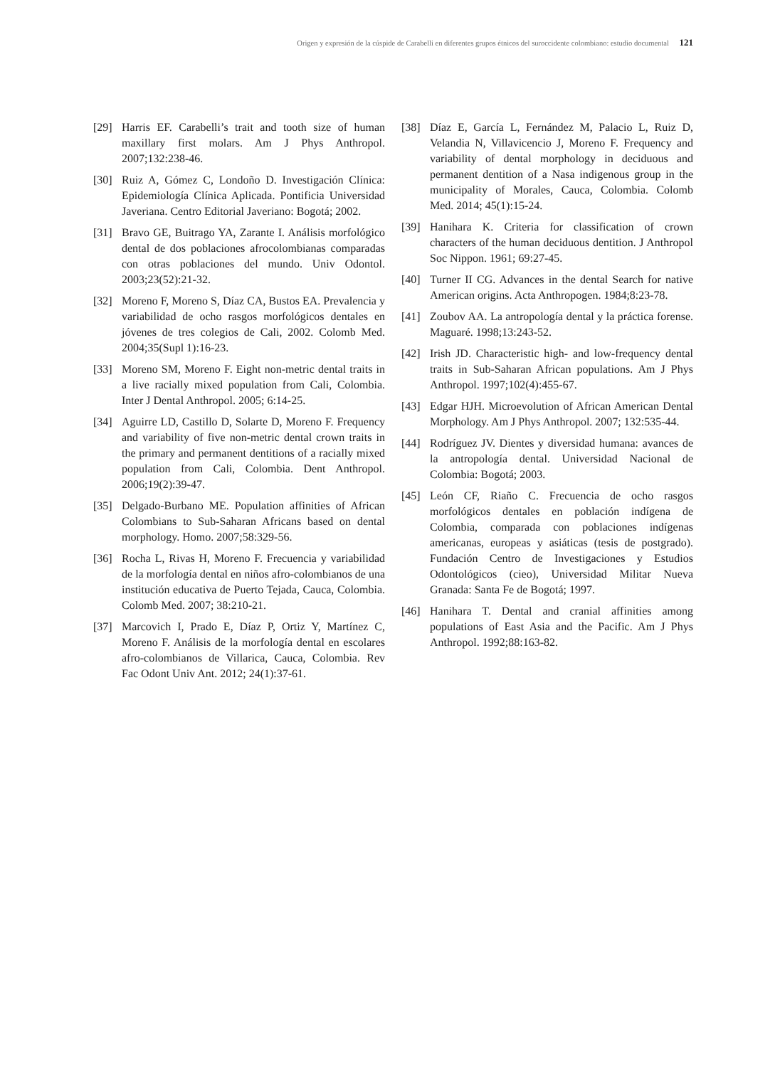Origen y expresión de la cúspide de Carabelli en diferentes grupos étnicos del suroccidente colombiano: estudio documental 121
[29] Harris EF. Carabelli’s trait and tooth size of human maxillary first molars. Am J Phys Anthropol. 2007;132:238-46.
[30] Ruiz A, Gómez C, Londoño D. Investigación Clínica: Epidemiología Clínica Aplicada. Pontificia Universidad Javeriana. Centro Editorial Javeriano: Bogotá; 2002.
[31] Bravo GE, Buitrago YA, Zarante I. Análisis morfológico dental de dos poblaciones afrocolombianas comparadas con otras poblaciones del mundo. Univ Odontol. 2003;23(52):21-32.
[32] Moreno F, Moreno S, Díaz CA, Bustos EA. Prevalencia y variabilidad de ocho rasgos morfológicos dentales en jóvenes de tres colegios de Cali, 2002. Colomb Med. 2004;35(Supl 1):16-23.
[33] Moreno SM, Moreno F. Eight non-metric dental traits in a live racially mixed population from Cali, Colombia. Inter J Dental Anthropol. 2005; 6:14-25.
[34] Aguirre LD, Castillo D, Solarte D, Moreno F. Frequency and variability of five non-metric dental crown traits in the primary and permanent dentitions of a racially mixed population from Cali, Colombia. Dent Anthropol. 2006;19(2):39-47.
[35] Delgado-Burbano ME. Population affinities of African Colombians to Sub-Saharan Africans based on dental morphology. Homo. 2007;58:329-56.
[36] Rocha L, Rivas H, Moreno F. Frecuencia y variabilidad de la morfología dental en niños afro-colombianos de una institución educativa de Puerto Tejada, Cauca, Colombia. Colomb Med. 2007; 38:210-21.
[37] Marcovich I, Prado E, Díaz P, Ortiz Y, Martínez C, Moreno F. Análisis de la morfología dental en escolares afro-colombianos de Villarica, Cauca, Colombia. Rev Fac Odont Univ Ant. 2012; 24(1):37-61.
[38] Díaz E, García L, Fernández M, Palacio L, Ruiz D, Velandia N, Villavicencio J, Moreno F. Frequency and variability of dental morphology in deciduous and permanent dentition of a Nasa indigenous group in the municipality of Morales, Cauca, Colombia. Colomb Med. 2014; 45(1):15-24.
[39] Hanihara K. Criteria for classification of crown characters of the human deciduous dentition. J Anthropol Soc Nippon. 1961; 69:27-45.
[40] Turner II CG. Advances in the dental Search for native American origins. Acta Anthropogen. 1984;8:23-78.
[41] Zoubov AA. La antropología dental y la práctica forense. Maguaré. 1998;13:243-52.
[42] Irish JD. Characteristic high- and low-frequency dental traits in Sub-Saharan African populations. Am J Phys Anthropol. 1997;102(4):455-67.
[43] Edgar HJH. Microevolution of African American Dental Morphology. Am J Phys Anthropol. 2007; 132:535-44.
[44] Rodríguez JV. Dientes y diversidad humana: avances de la antropología dental. Universidad Nacional de Colombia: Bogotá; 2003.
[45] León CF, Riaño C. Frecuencia de ocho rasgos morfológicos dentales en población indígena de Colombia, comparada con poblaciones indígenas americanas, europeas y asiáticas (tesis de postgrado). Fundación Centro de Investigaciones y Estudios Odontológicos (cieo), Universidad Militar Nueva Granada: Santa Fe de Bogotá; 1997.
[46] Hanihara T. Dental and cranial affinities among populations of East Asia and the Pacific. Am J Phys Anthropol. 1992;88:163-82.